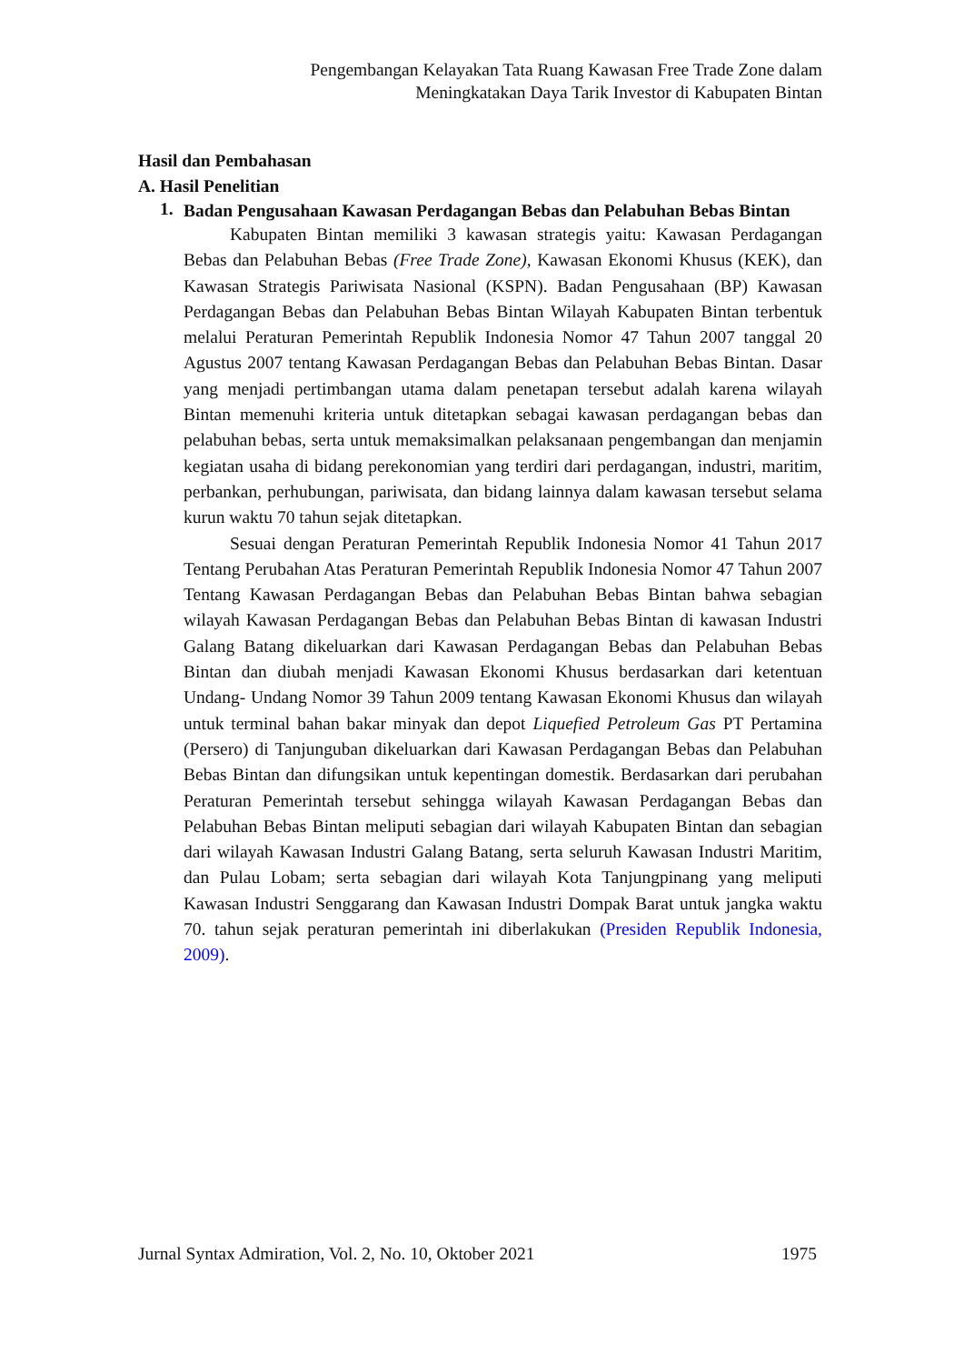Pengembangan Kelayakan Tata Ruang Kawasan Free Trade Zone dalam
Meningkatakan Daya Tarik Investor di Kabupaten Bintan
Hasil dan Pembahasan
A. Hasil Penelitian
1.
Badan Pengusahaan Kawasan Perdagangan Bebas dan Pelabuhan Bebas Bintan
Kabupaten Bintan memiliki 3 kawasan strategis yaitu: Kawasan Perdagangan Bebas dan Pelabuhan Bebas (Free Trade Zone), Kawasan Ekonomi Khusus (KEK), dan Kawasan Strategis Pariwisata Nasional (KSPN). Badan Pengusahaan (BP) Kawasan Perdagangan Bebas dan Pelabuhan Bebas Bintan Wilayah Kabupaten Bintan terbentuk melalui Peraturan Pemerintah Republik Indonesia Nomor 47 Tahun 2007 tanggal 20 Agustus 2007 tentang Kawasan Perdagangan Bebas dan Pelabuhan Bebas Bintan. Dasar yang menjadi pertimbangan utama dalam penetapan tersebut adalah karena wilayah Bintan memenuhi kriteria untuk ditetapkan sebagai kawasan perdagangan bebas dan pelabuhan bebas, serta untuk memaksimalkan pelaksanaan pengembangan dan menjamin kegiatan usaha di bidang perekonomian yang terdiri dari perdagangan, industri, maritim, perbankan, perhubungan, pariwisata, dan bidang lainnya dalam kawasan tersebut selama kurun waktu 70 tahun sejak ditetapkan.
Sesuai dengan Peraturan Pemerintah Republik Indonesia Nomor 41 Tahun 2017 Tentang Perubahan Atas Peraturan Pemerintah Republik Indonesia Nomor 47 Tahun 2007 Tentang Kawasan Perdagangan Bebas dan Pelabuhan Bebas Bintan bahwa sebagian wilayah Kawasan Perdagangan Bebas dan Pelabuhan Bebas Bintan di kawasan Industri Galang Batang dikeluarkan dari Kawasan Perdagangan Bebas dan Pelabuhan Bebas Bintan dan diubah menjadi Kawasan Ekonomi Khusus berdasarkan dari ketentuan Undang- Undang Nomor 39 Tahun 2009 tentang Kawasan Ekonomi Khusus dan wilayah untuk terminal bahan bakar minyak dan depot Liquefied Petroleum Gas PT Pertamina (Persero) di Tanjunguban dikeluarkan dari Kawasan Perdagangan Bebas dan Pelabuhan Bebas Bintan dan difungsikan untuk kepentingan domestik. Berdasarkan dari perubahan Peraturan Pemerintah tersebut sehingga wilayah Kawasan Perdagangan Bebas dan Pelabuhan Bebas Bintan meliputi sebagian dari wilayah Kabupaten Bintan dan sebagian dari wilayah Kawasan Industri Galang Batang, serta seluruh Kawasan Industri Maritim, dan Pulau Lobam; serta sebagian dari wilayah Kota Tanjungpinang yang meliputi Kawasan Industri Senggarang dan Kawasan Industri Dompak Barat untuk jangka waktu 70. tahun sejak peraturan pemerintah ini diberlakukan (Presiden Republik Indonesia, 2009).
Jurnal Syntax Admiration, Vol. 2, No. 10, Oktober 2021 1975